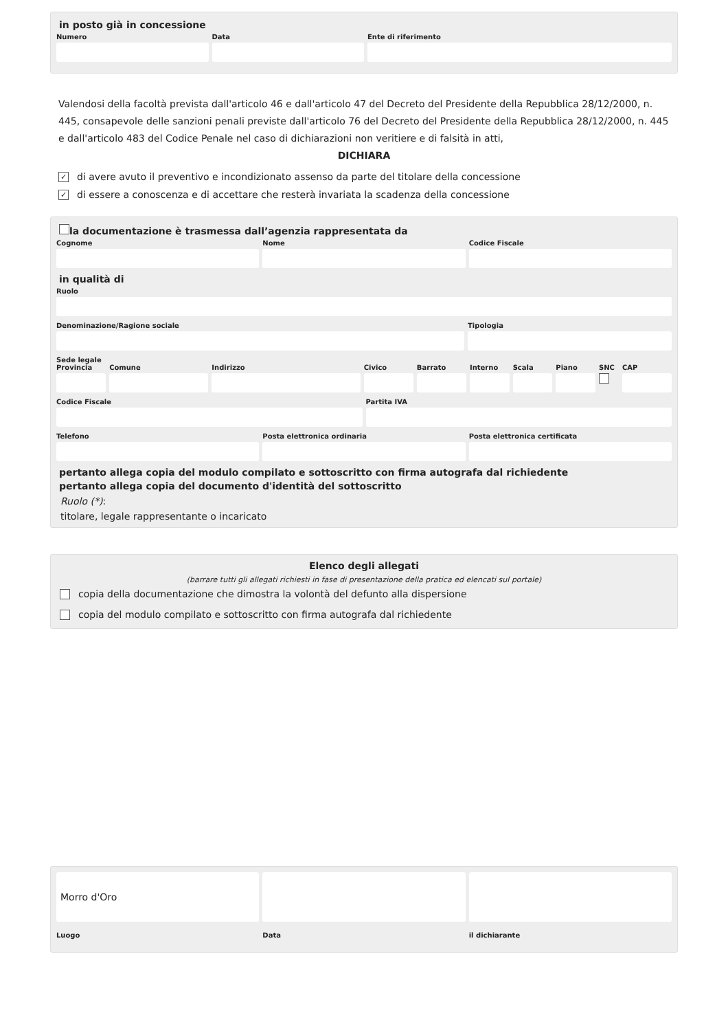in posto già in concessione
Numero Data Ente di riferimento
Valendosi della facoltà prevista dall'articolo 46 e dall'articolo 47 del Decreto del Presidente della Repubblica 28/12/2000, n. 445, consapevole delle sanzioni penali previste dall'articolo 76 del Decreto del Presidente della Repubblica 28/12/2000, n. 445 e dall'articolo 483 del Codice Penale nel caso di dichiarazioni non veritiere e di falsità in atti,
DICHIARA
✓ di avere avuto il preventivo e incondizionato assenso da parte del titolare della concessione
✓ di essere a conoscenza e di accettare che resterà invariata la scadenza della concessione
la documentazione è trasmessa dall’agenzia rappresentata da
Cognome Nome Codice Fiscale
in qualità di
Ruolo
Denominazione/Ragione sociale Tipologia
Sede legale
Provincia Comune Indirizzo Civico Barrato Interno Scala Piano SNC CAP
Codice Fiscale Partita IVA
Telefono Posta elettronica ordinaria Posta elettronica certificata
pertanto allega copia del modulo compilato e sottoscritto con firma autografa dal richiedente
pertanto allega copia del documento d'identità del sottoscritto
Ruolo (*):
titolare, legale rappresentante o incaricato
Elenco degli allegati
(barrare tutti gli allegati richiesti in fase di presentazione della pratica ed elencati sul portale)
copia della documentazione che dimostra la volontà del defunto alla dispersione
copia del modulo compilato e sottoscritto con firma autografa dal richiedente
Morro d'Oro
Luogo
Data il dichiarante